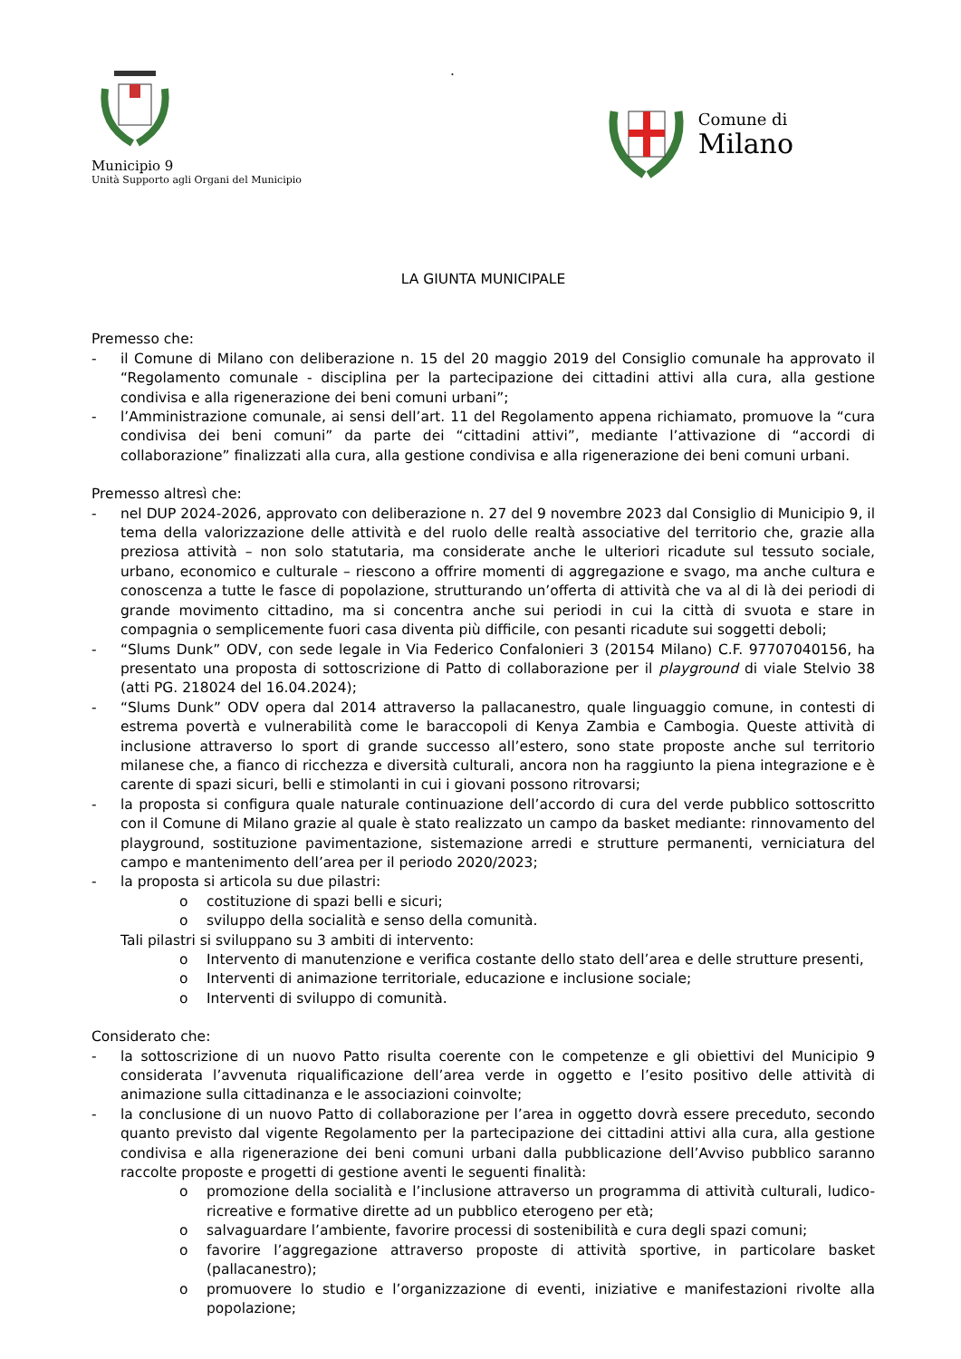Municipio 9
Unità Supporto agli Organi del Municipio
.
Comune di
Milano
LA GIUNTA MUNICIPALE
Premesso che:
- il Comune di Milano con deliberazione n. 15 del 20 maggio 2019 del Consiglio comunale ha approvato il “Regolamento comunale - disciplina per la partecipazione dei cittadini attivi alla cura, alla gestione condivisa e alla rigenerazione dei beni comuni urbani”;
- l’Amministrazione comunale, ai sensi dell’art. 11 del Regolamento appena richiamato, promuove la “cura condivisa dei beni comuni” da parte dei “cittadini attivi”, mediante l’attivazione di “accordi di collaborazione” finalizzati alla cura, alla gestione condivisa e alla rigenerazione dei beni comuni urbani.
Premesso altresì che:
- nel DUP 2024-2026, approvato con deliberazione n. 27 del 9 novembre 2023 dal Consiglio di Municipio 9, il tema della valorizzazione delle attività e del ruolo delle realtà associative del territorio che, grazie alla preziosa attività – non solo statutaria, ma considerate anche le ulteriori ricadute sul tessuto sociale, urbano, economico e culturale – riescono a offrire momenti di aggregazione e svago, ma anche cultura e conoscenza a tutte le fasce di popolazione, strutturando un’offerta di attività che va al di là dei periodi di grande movimento cittadino, ma si concentra anche sui periodi in cui la città di svuota e stare in compagnia o semplicemente fuori casa diventa più difficile, con pesanti ricadute sui soggetti deboli;
- “Slums Dunk” ODV, con sede legale in Via Federico Confalonieri 3 (20154 Milano) C.F. 97707040156, ha presentato una proposta di sottoscrizione di Patto di collaborazione per il playground di viale Stelvio 38 (atti PG. 218024 del 16.04.2024);
- “Slums Dunk” ODV opera dal 2014 attraverso la pallacanestro, quale linguaggio comune, in contesti di estrema povertà e vulnerabilità come le baraccopoli di Kenya Zambia e Cambogia. Queste attività di inclusione attraverso lo sport di grande successo all’estero, sono state proposte anche sul territorio milanese che, a fianco di ricchezza e diversità culturali, ancora non ha raggiunto la piena integrazione e è carente di spazi sicuri, belli e stimolanti in cui i giovani possono ritrovarsi;
- la proposta si configura quale naturale continuazione dell’accordo di cura del verde pubblico sottoscritto con il Comune di Milano grazie al quale è stato realizzato un campo da basket mediante: rinnovamento del playground, sostituzione pavimentazione, sistemazione arredi e strutture permanenti, verniciatura del campo e mantenimento dell’area per il periodo 2020/2023;
- la proposta si articola su due pilastri:
o costituzione di spazi belli e sicuri;
o sviluppo della socialità e senso della comunità.
Tali pilastri si sviluppano su 3 ambiti di intervento:
o Intervento di manutenzione e verifica costante dello stato dell’area e delle strutture presenti,
o Interventi di animazione territoriale, educazione e inclusione sociale;
o Interventi di sviluppo di comunità.
Considerato che:
- la sottoscrizione di un nuovo Patto risulta coerente con le competenze e gli obiettivi del Municipio 9 considerata l’avvenuta riqualificazione dell’area verde in oggetto e l’esito positivo delle attività di animazione sulla cittadinanza e le associazioni coinvolte;
- la conclusione di un nuovo Patto di collaborazione per l’area in oggetto dovrà essere preceduto, secondo quanto previsto dal vigente Regolamento per la partecipazione dei cittadini attivi alla cura, alla gestione condivisa e alla rigenerazione dei beni comuni urbani dalla pubblicazione dell’Avviso pubblico saranno raccolte proposte e progetti di gestione aventi le seguenti finalità:
o promozione della socialità e l’inclusione attraverso un programma di attività culturali, ludico-ricreative e formative dirette ad un pubblico eterogeno per età;
o salvaguardare l’ambiente, favorire processi di sostenibilità e cura degli spazi comuni;
o favorire l’aggregazione attraverso proposte di attività sportive, in particolare basket (pallacanestro);
o promuovere lo studio e l’organizzazione di eventi, iniziative e manifestazioni rivolte alla popolazione;